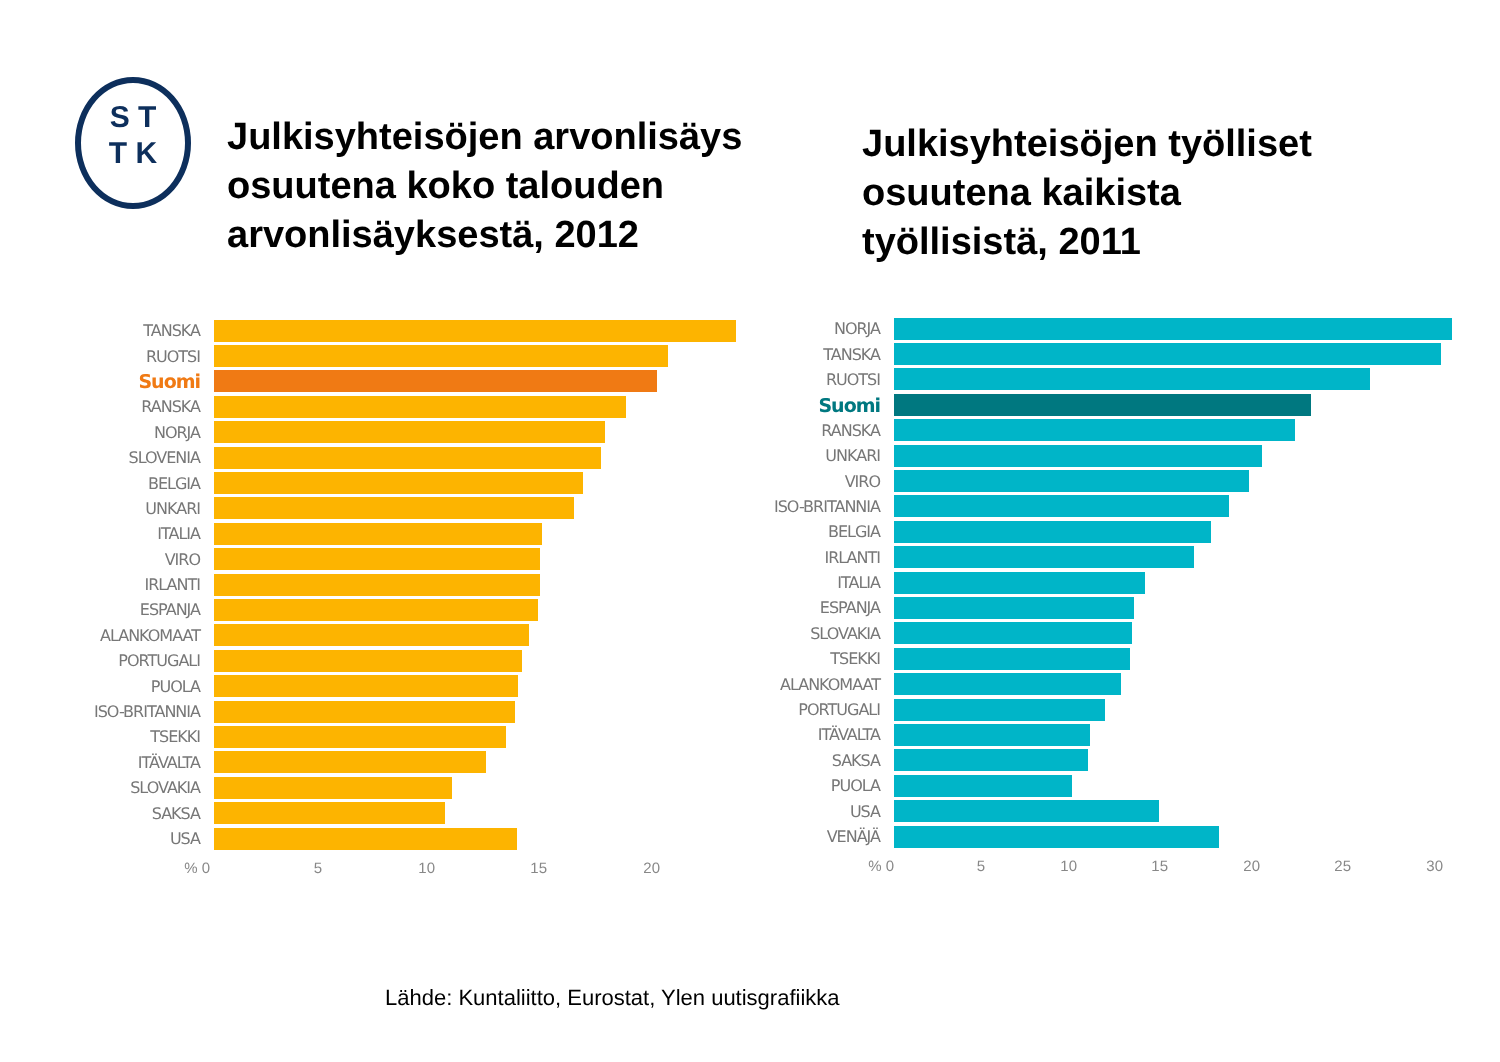S T
T K
Julkisyhteisöjen arvonlisäys
osuutena koko talouden
arvonlisäyksestä, 2012
Julkisyhteisöjen työlliset
osuutena kaikista
työllisistä, 2011
TANSKA
RUOTSI
Suomi
RANSKA
NORJA
SLOVENIA
BELGIA
UNKARI
ITALIA
VIRO
IRLANTI
ESPANJA
ALANKOMAAT
PORTUGALI
PUOLA
ISO-BRITANNIA
TSEKKI
ITÄVALTA
SLOVAKIA
SAKSA
USA
% 0 5 10 15 20
NORJA
TANSKA
RUOTSI
Suomi
RANSKA
UNKARI
VIRO
ISO-BRITANNIA
BELGIA
IRLANTI
ITALIA
ESPANJA
SLOVAKIA
TSEKKI
ALANKOMAAT
PORTUGALI
ITÄVALTA
SAKSA
PUOLA
USA
VENÄJÄ
% 0 5 10 15 20 25 30
Lähde: Kuntaliitto, Eurostat, Ylen uutisgrafiikka